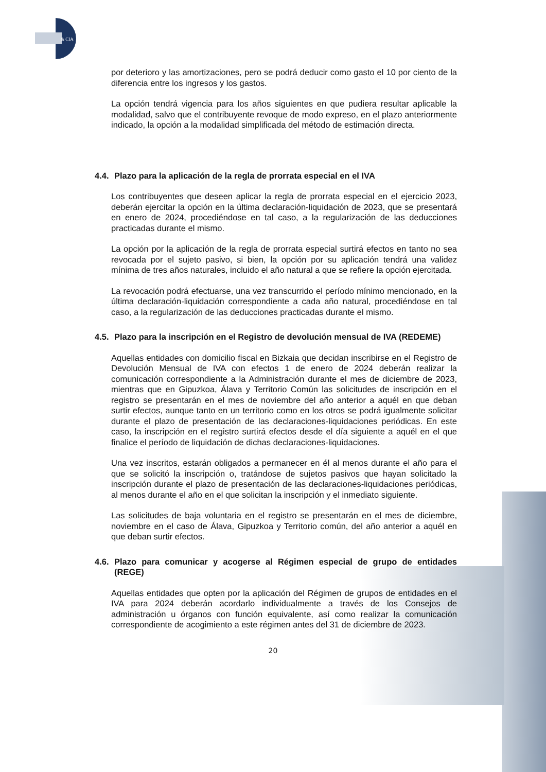& CIA
por deterioro y las amortizaciones, pero se podrá deducir como gasto el 10 por ciento de la diferencia entre los ingresos y los gastos.
La opción tendrá vigencia para los años siguientes en que pudiera resultar aplicable la modalidad, salvo que el contribuyente revoque de modo expreso, en el plazo anteriormente indicado, la opción a la modalidad simplificada del método de estimación directa.
4.4. Plazo para la aplicación de la regla de prorrata especial en el IVA
Los contribuyentes que deseen aplicar la regla de prorrata especial en el ejercicio 2023, deberán ejercitar la opción en la última declaración-liquidación de 2023, que se presentará en enero de 2024, procediéndose en tal caso, a la regularización de las deducciones practicadas durante el mismo.
La opción por la aplicación de la regla de prorrata especial surtirá efectos en tanto no sea revocada por el sujeto pasivo, si bien, la opción por su aplicación tendrá una validez mínima de tres años naturales, incluido el año natural a que se refiere la opción ejercitada.
La revocación podrá efectuarse, una vez transcurrido el período mínimo mencionado, en la última declaración-liquidación correspondiente a cada año natural, procediéndose en tal caso, a la regularización de las deducciones practicadas durante el mismo.
4.5. Plazo para la inscripción en el Registro de devolución mensual de IVA (REDEME)
Aquellas entidades con domicilio fiscal en Bizkaia que decidan inscribirse en el Registro de Devolución Mensual de IVA con efectos 1 de enero de 2024 deberán realizar la comunicación correspondiente a la Administración durante el mes de diciembre de 2023, mientras que en Gipuzkoa, Álava y Territorio Común las solicitudes de inscripción en el registro se presentarán en el mes de noviembre del año anterior a aquél en que deban surtir efectos, aunque tanto en un territorio como en los otros se podrá igualmente solicitar durante el plazo de presentación de las declaraciones-liquidaciones periódicas. En este caso, la inscripción en el registro surtirá efectos desde el día siguiente a aquél en el que finalice el período de liquidación de dichas declaraciones-liquidaciones.
Una vez inscritos, estarán obligados a permanecer en él al menos durante el año para el que se solicitó la inscripción o, tratándose de sujetos pasivos que hayan solicitado la inscripción durante el plazo de presentación de las declaraciones-liquidaciones periódicas, al menos durante el año en el que solicitan la inscripción y el inmediato siguiente.
Las solicitudes de baja voluntaria en el registro se presentarán en el mes de diciembre, noviembre en el caso de Álava, Gipuzkoa y Territorio común, del año anterior a aquél en que deban surtir efectos.
4.6. Plazo para comunicar y acogerse al Régimen especial de grupo de entidades (REGE)
Aquellas entidades que opten por la aplicación del Régimen de grupos de entidades en el IVA para 2024 deberán acordarlo individualmente a través de los Consejos de administración u órganos con función equivalente, así como realizar la comunicación correspondiente de acogimiento a este régimen antes del 31 de diciembre de 2023.
20